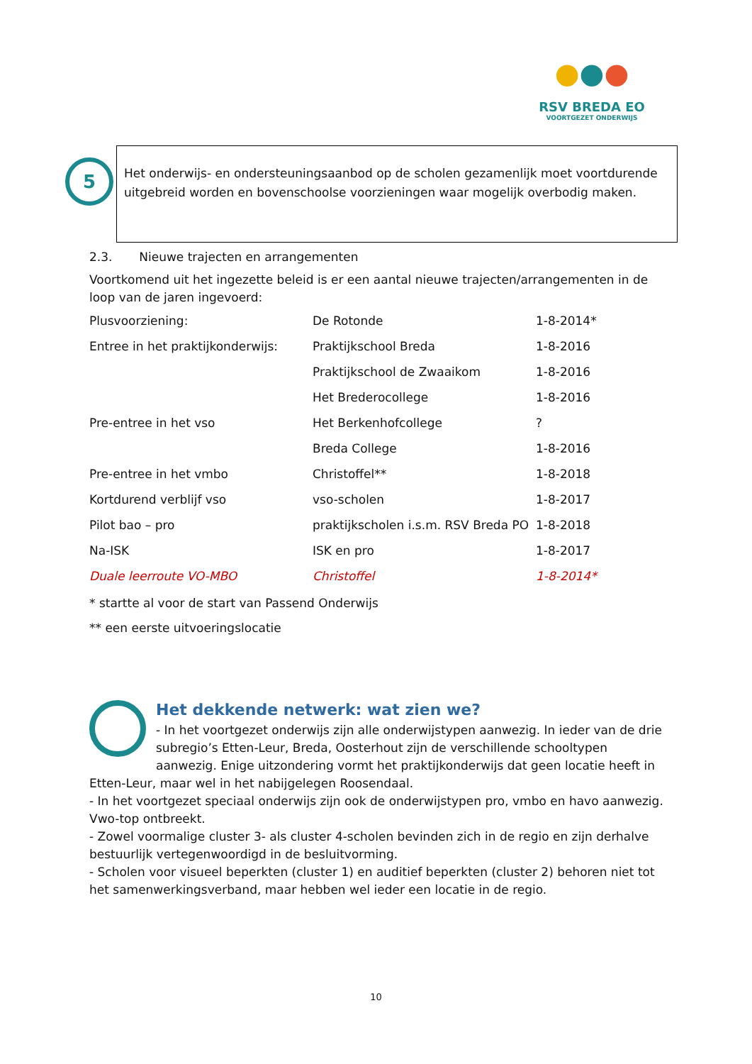●●●
RSV BREDA EO
VOORTGEZET ONDERWIJS
5
Het onderwijs- en ondersteuningsaanbod op de scholen gezamenlijk moet voortdurende uitgebreid worden en bovenschoolse voorzieningen waar mogelijk overbodig maken.
2.3. Nieuwe trajecten en arrangementen
Voortkomend uit het ingezette beleid is er een aantal nieuwe trajecten/arrangementen in de loop van de jaren ingevoerd:
| Plusvoorziening: | De Rotonde | 1-8-2014* |
| Entree in het praktijkonderwijs: | Praktijkschool Breda | 1-8-2016 |
| | Praktijkschool de Zwaaikom | 1-8-2016 |
| | Het Brederocollege | 1-8-2016 |
| Pre-entree in het vso | Het Berkenhofcollege | ? |
| | Breda College | 1-8-2016 |
| Pre-entree in het vmbo | Christoffel** | 1-8-2018 |
| Kortdurend verblijf vso | vso-scholen | 1-8-2017 |
| Pilot bao – pro | praktijkscholen i.s.m. RSV Breda PO | 1-8-2018 |
| Na-ISK | ISK en pro | 1-8-2017 |
| Duale leerroute VO-MBO | Christoffel | 1-8-2014* |
* startte al voor de start van Passend Onderwijs
** een eerste uitvoeringslocatie
Het dekkende netwerk: wat zien we?
- In het voortgezet onderwijs zijn alle onderwijstypen aanwezig. In ieder van de drie subregio’s Etten-Leur, Breda, Oosterhout zijn de verschillende schooltypen aanwezig. Enige uitzondering vormt het praktijkonderwijs dat geen locatie heeft in Etten-Leur, maar wel in het nabijgelegen Roosendaal.
- In het voortgezet speciaal onderwijs zijn ook de onderwijstypen pro, vmbo en havo aanwezig. Vwo-top ontbreekt.
- Zowel voormalige cluster 3- als cluster 4-scholen bevinden zich in de regio en zijn derhalve bestuurlijk vertegenwoordigd in de besluitvorming.
- Scholen voor visueel beperkten (cluster 1) en auditief beperkten (cluster 2) behoren niet tot het samenwerkingsverband, maar hebben wel ieder een locatie in de regio.
10